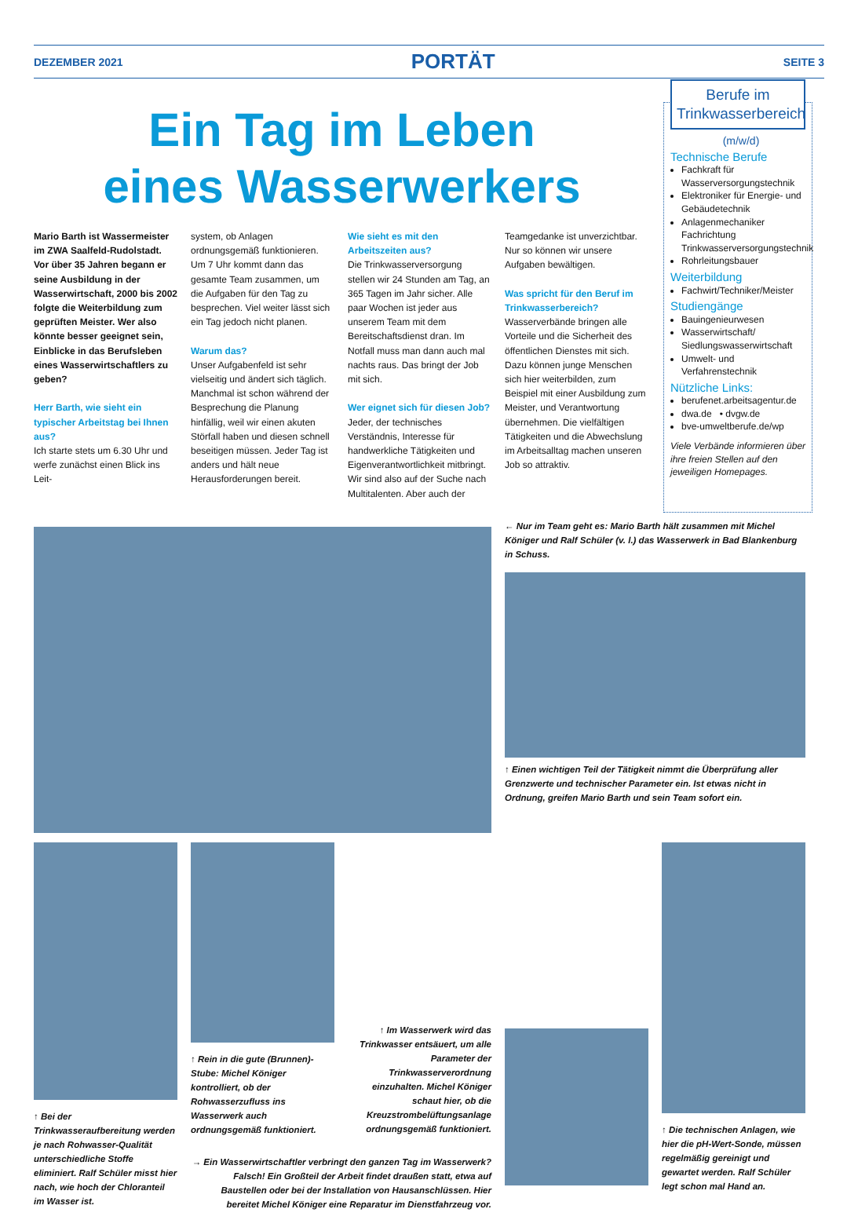DEZEMBER 2021 PORTÄT SEITE 3
Ein Tag im Leben
eines Wasserwerkers
Mario Barth ist Wassermeister im ZWA Saalfeld-Rudolstadt. Vor über 35 Jahren begann er seine Ausbildung in der Wasserwirtschaft, 2000 bis 2002 folgte die Weiterbildung zum geprüften Meister. Wer also könnte besser geeignet sein, Einblicke in das Berufsleben eines Wasserwirtschaftlers zu geben?
Herr Barth, wie sieht ein typischer Arbeitstag bei Ihnen aus?
Ich starte stets um 6.30 Uhr und werfe zunächst einen Blick ins Leit-
system, ob Anlagen ordnungsgemäß funktionieren. Um 7 Uhr kommt dann das gesamte Team zusammen, um die Aufgaben für den Tag zu besprechen. Viel weiter lässt sich ein Tag jedoch nicht planen.
Warum das?
Unser Aufgabenfeld ist sehr vielseitig und ändert sich täglich. Manchmal ist schon während der Besprechung die Planung hinfällig, weil wir einen akuten Störfall haben und diesen schnell beseitigen müssen. Jeder Tag ist anders und hält neue Herausforderungen bereit.
Wie sieht es mit den Arbeitszeiten aus?
Die Trinkwasserversorgung stellen wir 24 Stunden am Tag, an 365 Tagen im Jahr sicher. Alle paar Wochen ist jeder aus unserem Team mit dem Bereitschaftsdienst dran. Im Notfall muss man dann auch mal nachts raus. Das bringt der Job mit sich.
Wer eignet sich für diesen Job?
Jeder, der technisches Verständnis, Interesse für handwerkliche Tätigkeiten und Eigenverantwortlichkeit mitbringt. Wir sind also auf der Suche nach Multitalenten. Aber auch der
Teamgedanke ist unverzichtbar. Nur so können wir unsere Aufgaben bewältigen.
Was spricht für den Beruf im Trinkwasserbereich?
Wasserverbände bringen alle Vorteile und die Sicherheit des öffentlichen Dienstes mit sich. Dazu können junge Menschen sich hier weiterbilden, zum Beispiel mit einer Ausbildung zum Meister, und Verantwortung übernehmen. Die vielfältigen Tätigkeiten und die Abwechslung im Arbeitsalltag machen unseren Job so attraktiv.
Berufe im Trinkwasserbereich
(m/w/d)
Technische Berufe
Fachkraft für Wasserversorgungstechnik
Elektroniker für Energie- und Gebäudetechnik
Anlagenmechaniker Fachrichtung Trinkwasserversorgungstechnik
Rohrleitungsbauer
Weiterbildung
Fachwirt/Techniker/Meister
Studiengänge
Bauingenieurwesen
Wasserwirtschaft/ Siedlungswasserwirtschaft
Umwelt- und Verfahrenstechnik
Nützliche Links:
berufenet.arbeitsagentur.de
dwa.de • dvgw.de
bve-umweltberufe.de/wp
Viele Verbände informieren über ihre freien Stellen auf den jeweiligen Homepages.
← Nur im Team geht es: Mario Barth hält zusammen mit Michel Königer und Ralf Schüler (v. l.) das Wasserwerk in Bad Blankenburg in Schuss.
↑ Einen wichtigen Teil der Tätigkeit nimmt die Überprüfung aller Grenzwerte und technischer Parameter ein. Ist etwas nicht in Ordnung, greifen Mario Barth und sein Team sofort ein.
↑ Bei der Trinkwasseraufbereitung werden je nach Rohwasser-Qualität unterschiedliche Stoffe eliminiert. Ralf Schüler misst hier nach, wie hoch der Chloranteil im Wasser ist.
↑ Rein in die gute (Brunnen)-Stube: Michel Königer kontrolliert, ob der Rohwasserzufluss ins Wasserwerk auch ordnungsgemäß funktioniert.
↑ Im Wasserwerk wird das Trinkwasser entsäuert, um alle Parameter der Trinkwasserverordnung einzuhalten. Michel Königer schaut hier, ob die Kreuzstrombelüftungsanlage ordnungsgemäß funktioniert.
→ Ein Wasserwirtschaftler verbringt den ganzen Tag im Wasserwerk? Falsch! Ein Großteil der Arbeit findet draußen statt, etwa auf Baustellen oder bei der Installation von Hausanschlüssen. Hier bereitet Michel Königer eine Reparatur im Dienstfahrzeug vor.
↑ Die technischen Anlagen, wie hier die pH-Wert-Sonde, müssen regelmäßig gereinigt und gewartet werden. Ralf Schüler legt schon mal Hand an.